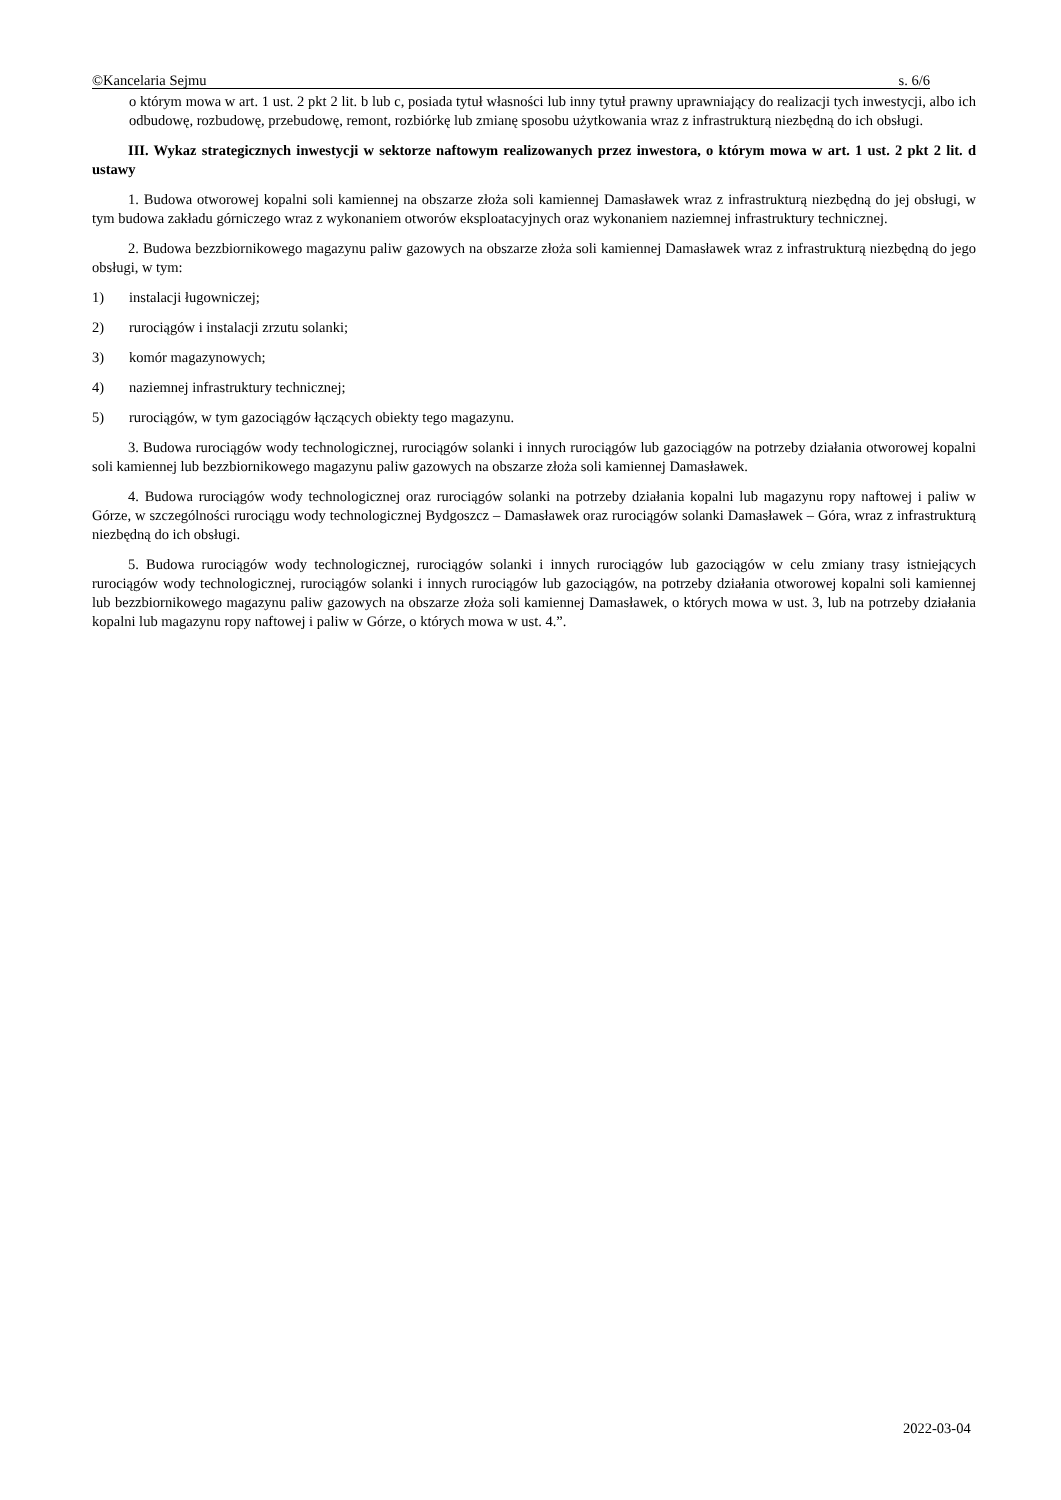©Kancelaria Sejmu s. 6/6
o którym mowa w art. 1 ust. 2 pkt 2 lit. b lub c, posiada tytuł własności lub inny tytuł prawny uprawniający do realizacji tych inwestycji, albo ich odbudowę, rozbudowę, przebudowę, remont, rozbiórkę lub zmianę sposobu użytkowania wraz z infrastrukturą niezbędną do ich obsługi.
III. Wykaz strategicznych inwestycji w sektorze naftowym realizowanych przez inwestora, o którym mowa w art. 1 ust. 2 pkt 2 lit. d ustawy
1. Budowa otworowej kopalni soli kamiennej na obszarze złoża soli kamiennej Damasławek wraz z infrastrukturą niezbędną do jej obsługi, w tym budowa zakładu górniczego wraz z wykonaniem otworów eksploatacyjnych oraz wykonaniem naziemnej infrastruktury technicznej.
2. Budowa bezzbiornikowego magazynu paliw gazowych na obszarze złoża soli kamiennej Damasławek wraz z infrastrukturą niezbędną do jego obsługi, w tym:
1) instalacji ługowniczej;
2) rurociągów i instalacji zrzutu solanki;
3) komór magazynowych;
4) naziemnej infrastruktury technicznej;
5) rurociągów, w tym gazociągów łączących obiekty tego magazynu.
3. Budowa rurociągów wody technologicznej, rurociągów solanki i innych rurociągów lub gazociągów na potrzeby działania otworowej kopalni soli kamiennej lub bezzbiornikowego magazynu paliw gazowych na obszarze złoża soli kamiennej Damasławek.
4. Budowa rurociągów wody technologicznej oraz rurociągów solanki na potrzeby działania kopalni lub magazynu ropy naftowej i paliw w Górze, w szczególności rurociągu wody technologicznej Bydgoszcz – Damasławek oraz rurociągów solanki Damasławek – Góra, wraz z infrastrukturą niezbędną do ich obsługi.
5. Budowa rurociągów wody technologicznej, rurociągów solanki i innych rurociągów lub gazociągów w celu zmiany trasy istniejących rurociągów wody technologicznej, rurociągów solanki i innych rurociągów lub gazociągów, na potrzeby działania otworowej kopalni soli kamiennej lub bezzbiornikowego magazynu paliw gazowych na obszarze złoża soli kamiennej Damasławek, o których mowa w ust. 3, lub na potrzeby działania kopalni lub magazynu ropy naftowej i paliw w Górze, o których mowa w ust. 4.”.
2022-03-04